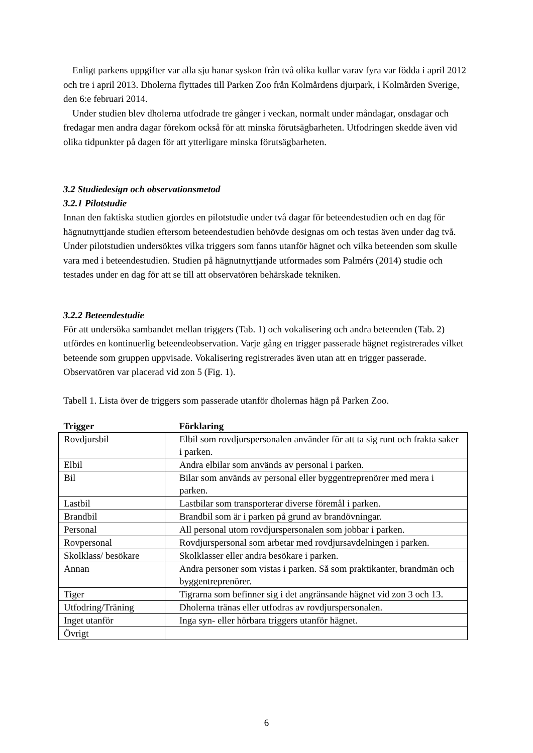Enligt parkens uppgifter var alla sju hanar syskon från två olika kullar varav fyra var födda i april 2012 och tre i april 2013. Dholerna flyttades till Parken Zoo från Kolmårdens djurpark, i Kolmården Sverige, den 6:e februari 2014.
Under studien blev dholerna utfodrade tre gånger i veckan, normalt under måndagar, onsdagar och fredagar men andra dagar förekom också för att minska förutsägbarheten. Utfodringen skedde även vid olika tidpunkter på dagen för att ytterligare minska förutsägbarheten.
3.2 Studiedesign och observationsmetod
3.2.1 Pilotstudie
Innan den faktiska studien gjordes en pilotstudie under två dagar för beteendestudien och en dag för hägnutnyttjande studien eftersom beteendestudien behövde designas om och testas även under dag två. Under pilotstudien undersöktes vilka triggers som fanns utanför hägnet och vilka beteenden som skulle vara med i beteendestudien. Studien på hägnutnyttjande utformades som Palmérs (2014) studie och testades under en dag för att se till att observatören behärskade tekniken.
3.2.2 Beteendestudie
För att undersöka sambandet mellan triggers (Tab. 1) och vokalisering och andra beteenden (Tab. 2) utfördes en kontinuerlig beteendeobservation. Varje gång en trigger passerade hägnet registrerades vilket beteende som gruppen uppvisade. Vokalisering registrerades även utan att en trigger passerade. Observatören var placerad vid zon 5 (Fig. 1).
Tabell 1. Lista över de triggers som passerade utanför dholernas hägn på Parken Zoo.
| Trigger | Förklaring |
| --- | --- |
| Rovdjursbil | Elbil som rovdjurspersonalen använder för att ta sig runt och frakta saker i parken. |
| Elbil | Andra elbilar som används av personal i parken. |
| Bil | Bilar som används av personal eller byggentreprenörer med mera i parken. |
| Lastbil | Lastbilar som transporterar diverse föremål i parken. |
| Brandbil | Brandbil som är i parken på grund av brandövningar. |
| Personal | All personal utom rovdjurspersonalen som jobbar i parken. |
| Rovpersonal | Rovdjurspersonal som arbetar med rovdjursavdelningen i parken. |
| Skolklass/ besökare | Skolklasser eller andra besökare i parken. |
| Annan | Andra personer som vistas i parken. Så som praktikanter, brandmän och byggentreprenörer. |
| Tiger | Tigrarna som befinner sig i det angränsande hägnet vid zon 3 och 13. |
| Utfodring/Träning | Dholerna tränas eller utfodras av rovdjurspersonalen. |
| Inget utanför | Inga syn- eller hörbara triggers utanför hägnet. |
| Övrigt | |
6